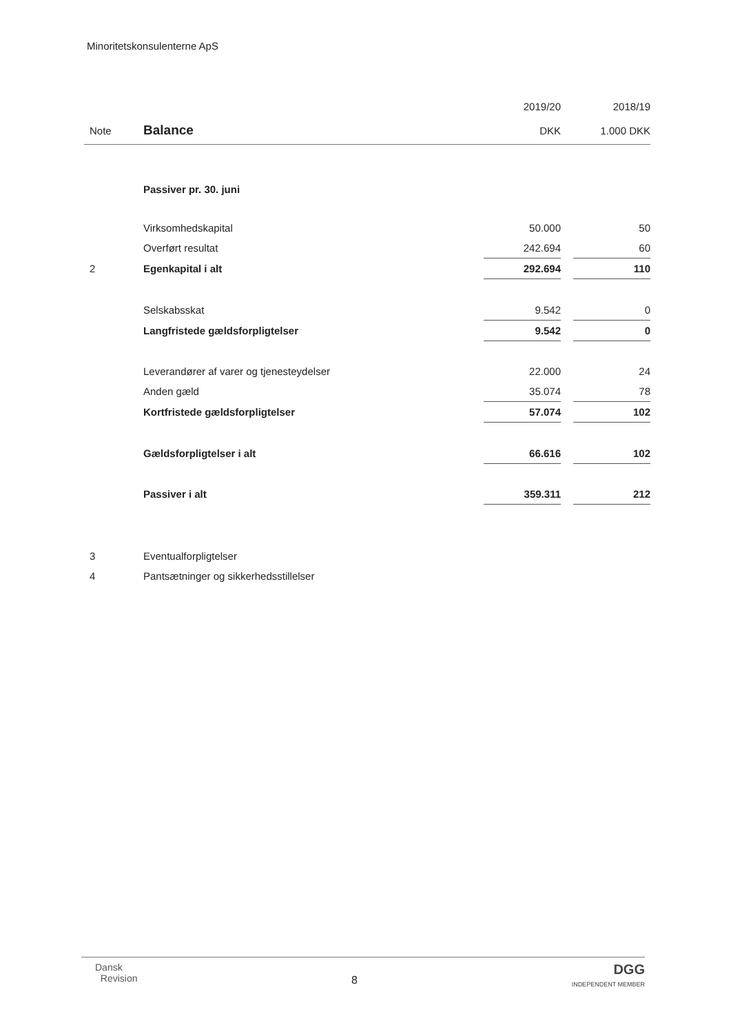Minoritetskonsulenterne ApS
| | | 2019/20 | | 2018/19 |
| Note | Balance | DKK | | 1.000 DKK |
| | Passiver pr. 30. juni | | | |
| | Virksomhedskapital | 50.000 | | 50 |
| | Overført resultat | 242.694 | | 60 |
| 2 | Egenkapital i alt | 292.694 | | 110 |
| | Selskabsskat | 9.542 | | 0 |
| | Langfristede gældsforpligtelser | 9.542 | | 0 |
| | Leverandører af varer og tjenesteydelser | 22.000 | | 24 |
| | Anden gæld | 35.074 | | 78 |
| | Kortfristede gældsforpligtelser | 57.074 | | 102 |
| | Gældsforpligtelser i alt | 66.616 | | 102 |
| | Passiver i alt | 359.311 | | 212 |
| 3 | Eventualforpligtelser | | | |
| 4 | Pantsætninger og sikkerhedsstillelser | | | |
Dansk
Revision
8
DGG
INDEPENDENT MEMBER